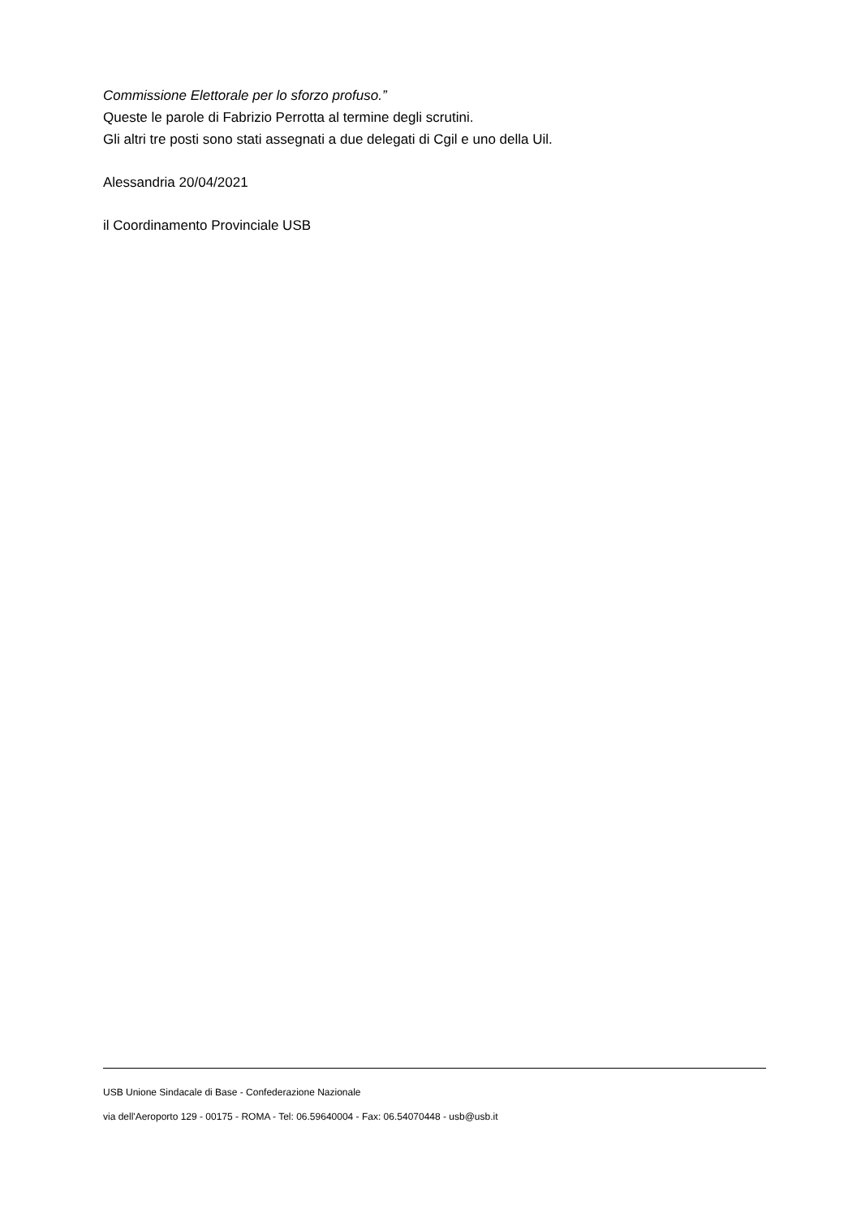Commissione Elettorale per lo sforzo profuso.”
Queste le parole di Fabrizio Perrotta al termine degli scrutini.
Gli altri tre posti sono stati assegnati a due delegati di Cgil e uno della Uil.
Alessandria 20/04/2021
il Coordinamento Provinciale USB
USB Unione Sindacale di Base - Confederazione Nazionale
via dell'Aeroporto 129 - 00175 - ROMA - Tel: 06.59640004 - Fax: 06.54070448 - usb@usb.it